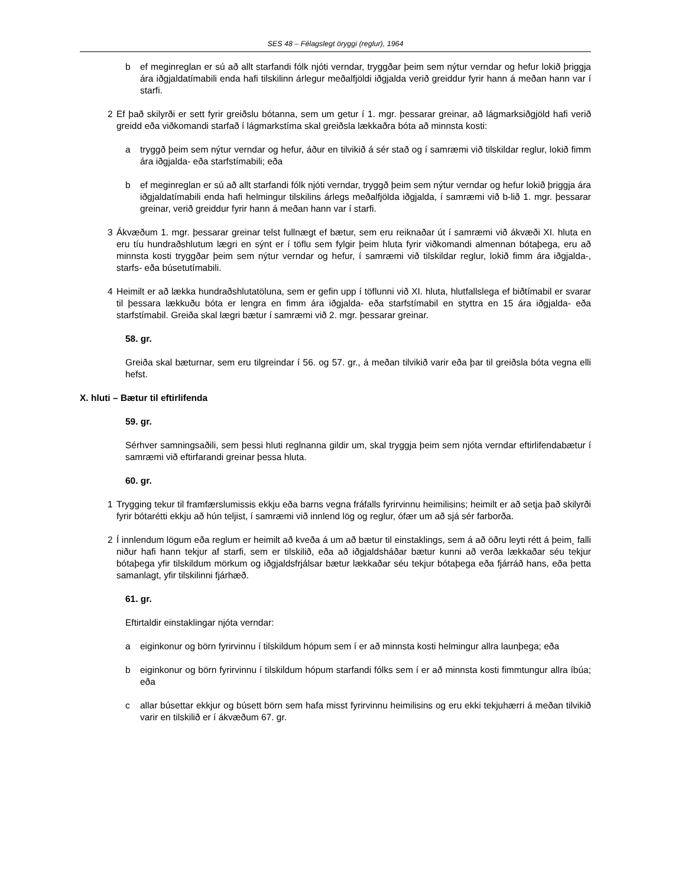SES 48 – Félagslegt öryggi (reglur), 1964
b ef meginreglan er sú að allt starfandi fólk njóti verndar, tryggðar þeim sem nýtur verndar og hefur lokið þriggja ára iðgjaldatímabili enda hafi tilskilinn árlegur meðalfjöldi iðgjalda verið greiddur fyrir hann á meðan hann var í starfi.
2 Ef það skilyrði er sett fyrir greiðslu bótanna, sem um getur í 1. mgr. þessarar greinar, að lágmarksiðgjöld hafi verið greidd eða viðkomandi starfað í lágmarkstíma skal greiðsla lækkaðra bóta að minnsta kosti:
a tryggð þeim sem nýtur verndar og hefur, áður en tilvikið á sér stað og í samræmi við tilskildar reglur, lokið fimm ára iðgjalda- eða starfstímabili; eða
b ef meginreglan er sú að allt starfandi fólk njóti verndar, tryggð þeim sem nýtur verndar og hefur lokið þriggja ára iðgjaldatímabili enda hafi helmingur tilskilins árlegs meðalfjölda iðgjalda, í samræmi við b-lið 1. mgr. þessarar greinar, verið greiddur fyrir hann á meðan hann var í starfi.
3 Ákvæðum 1. mgr. þessarar greinar telst fullnægt ef bætur, sem eru reiknaðar út í samræmi við ákvæði XI. hluta en eru tíu hundraðshlutum lægri en sýnt er í töflu sem fylgir þeim hluta fyrir viðkomandi almennan bótaþega, eru að minnsta kosti tryggðar þeim sem nýtur verndar og hefur, í samræmi við tilskildar reglur, lokið fimm ára iðgjalda-, starfs- eða búsetutímabili.
4 Heimilt er að lækka hundraðshlutatöluna, sem er gefin upp í töflunni við XI. hluta, hlutfallslega ef biðtímabil er svarar til þessara lækkuðu bóta er lengra en fimm ára iðgjalda- eða starfstímabil en styttra en 15 ára iðgjalda- eða starfstímabil. Greiða skal lægri bætur í samræmi við 2. mgr. þessarar greinar.
58. gr.
Greiða skal bæturnar, sem eru tilgreindar í 56. og 57. gr., á meðan tilvikið varir eða þar til greiðsla bóta vegna elli hefst.
X. hluti – Bætur til eftirlifenda
59. gr.
Sérhver samningsaðili, sem þessi hluti reglnanna gildir um, skal tryggja þeim sem njóta verndar eftirlifendabætur í samræmi við eftirfarandi greinar þessa hluta.
60. gr.
1 Trygging tekur til framfærslumissis ekkju eða barns vegna fráfalls fyrirvinnu heimilisins; heimilt er að setja það skilyrði fyrir bótarétti ekkju að hún teljist, í samræmi við innlend lög og reglur, ófær um að sjá sér farborða.
2 Í innlendum lögum eða reglum er heimilt að kveða á um að bætur til einstaklings, sem á að öðru leyti rétt á þeim¸ falli niður hafi hann tekjur af starfi, sem er tilskilið, eða að iðgjaldsháðar bætur kunni að verða lækkaðar séu tekjur bótaþega yfir tilskildum mörkum og iðgjaldsfrjálsar bætur lækkaðar séu tekjur bótaþega eða fjárráð hans, eða þetta samanlagt, yfir tilskilinni fjárhæð.
61. gr.
Eftirtaldir einstaklingar njóta verndar:
a eiginkonur og börn fyrirvinnu í tilskildum hópum sem í er að minnsta kosti helmingur allra launþega; eða
b eiginkonur og börn fyrirvinnu í tilskildum hópum starfandi fólks sem í er að minnsta kosti fimmtungur allra íbúa; eða
c allar búsettar ekkjur og búsett börn sem hafa misst fyrirvinnu heimilisins og eru ekki tekjuhærri á meðan tilvikið varir en tilskilið er í ákvæðum 67. gr.